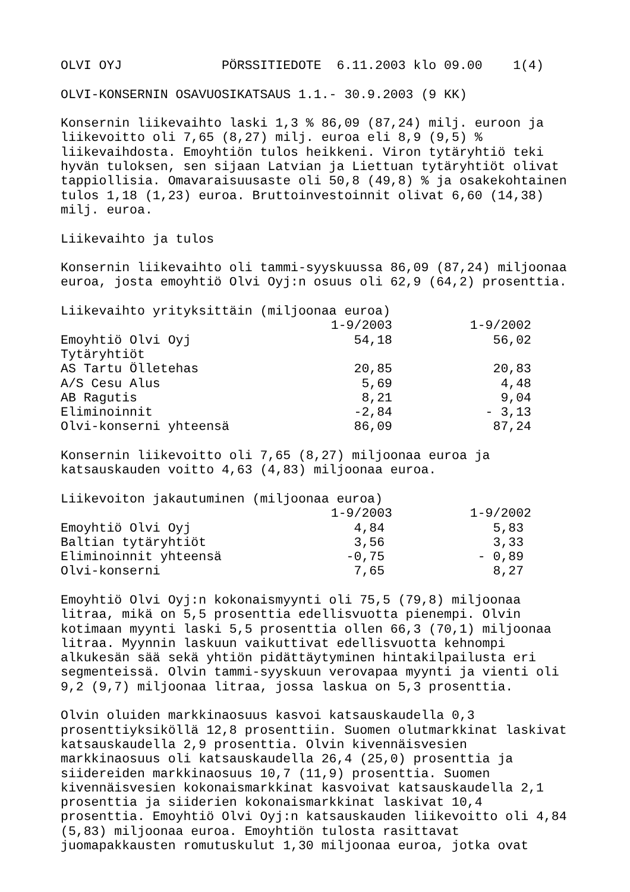OLVI OYJ PÖRSSITIEDOTE 6.11.2003 klo 09.00 1(4)
OLVI-KONSERNIN OSAVUOSIKATSAUS 1.1.- 30.9.2003 (9 KK)
Konsernin liikevaihto laski 1,3 % 86,09 (87,24) milj. euroon ja liikevoitto oli 7,65 (8,27) milj. euroa eli 8,9 (9,5) % liikevaihdosta. Emoyhtiön tulos heikkeni. Viron tytäryhtiö teki hyvän tuloksen, sen sijaan Latvian ja Liettuan tytäryhtiöt olivat tappiollisia. Omavaraisuusaste oli 50,8 (49,8) % ja osakekohtainen tulos 1,18 (1,23) euroa. Bruttoinvestoinnit olivat 6,60 (14,38) milj. euroa.
Liikevaihto ja tulos
Konsernin liikevaihto oli tammi-syyskuussa 86,09 (87,24) miljoonaa euroa, josta emoyhtiö Olvi Oyj:n osuus oli 62,9 (64,2) prosenttia.
| Liikevaihto yrityksittäin (miljoonaa euroa) | | |
| | 1-9/2003 | 1-9/2002 |
| Emoyhtiö Olvi Oyj | 54,18 | 56,02 |
| Tytäryhtiöt | | |
| AS Tartu Ölletehas | 20,85 | 20,83 |
| A/S Cesu Alus | 5,69 | 4,48 |
| AB Ragutis | 8,21 | 9,04 |
| Eliminoinnit | -2,84 | - 3,13 |
| Olvi-konserni yhteensä | 86,09 | 87,24 |
Konsernin liikevoitto oli 7,65 (8,27) miljoonaa euroa ja katsauskauden voitto 4,63 (4,83) miljoonaa euroa.
| Liikevoiton jakautuminen (miljoonaa euroa) | | |
| | 1-9/2003 | 1-9/2002 |
| Emoyhtiö Olvi Oyj | 4,84 | 5,83 |
| Baltian tytäryhtiöt | 3,56 | 3,33 |
| Eliminoinnit yhteensä | -0,75 | - 0,89 |
| Olvi-konserni | 7,65 | 8,27 |
Emoyhtiö Olvi Oyj:n kokonaismyynti oli 75,5 (79,8) miljoonaa litraa, mikä on 5,5 prosenttia edellisvuotta pienempi. Olvin kotimaan myynti laski 5,5 prosenttia ollen 66,3 (70,1) miljoonaa litraa. Myynnin laskuun vaikuttivat edellisvuotta kehnompi alkukesän sää sekä yhtiön pidättäytyminen hintakilpailusta eri segmenteissä. Olvin tammi-syyskuun verovapaa myynti ja vienti oli 9,2 (9,7) miljoonaa litraa, jossa laskua on 5,3 prosenttia.
Olvin oluiden markkinaosuus kasvoi katsauskaudella 0,3 prosenttiyksiköllä 12,8 prosenttiin. Suomen olutmarkkinat laskivat katsauskaudella 2,9 prosenttia. Olvin kivennäisvesien markkinaosuus oli katsauskaudella 26,4 (25,0) prosenttia ja siidereiden markkinaosuus 10,7 (11,9) prosenttia. Suomen kivennäisvesien kokonaismarkkinat kasvoivat katsauskaudella 2,1 prosenttia ja siiderien kokonaismarkkinat laskivat 10,4 prosenttia. Emoyhtiö Olvi Oyj:n katsauskauden liikevoitto oli 4,84 (5,83) miljoonaa euroa. Emoyhtiön tulosta rasittavat juomapakkausten romutuskulut 1,30 miljoonaa euroa, jotka ovat